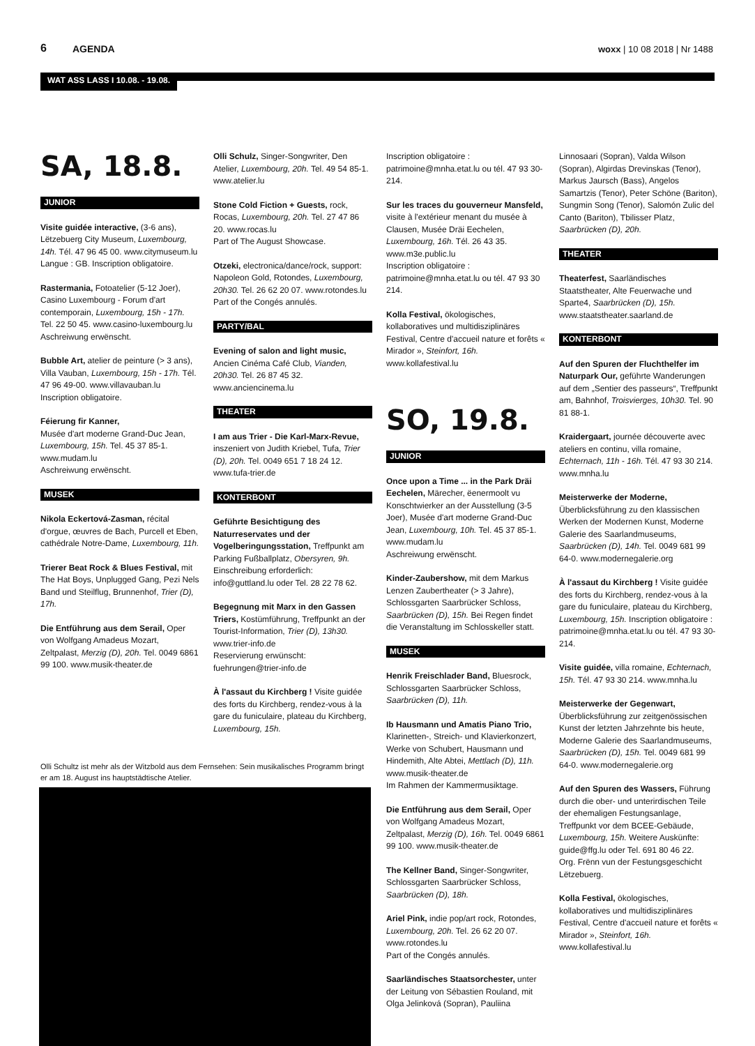6 AGENDA woxx | 10 08 2018 | Nr 1488
WAT ASS LASS I 10.08. - 19.08.
SA, 18.8.
JUNIOR
Visite guidée interactive, (3-6 ans), Lëtzebuerg City Museum, Luxembourg, 14h. Tél. 47 96 45 00. www.citymuseum.lu
Langue : GB. Inscription obligatoire.
Rastermania, Fotoatelier (5-12 Joer), Casino Luxembourg - Forum d'art contemporain, Luxembourg, 15h - 17h. Tel. 22 50 45. www.casino-luxembourg.lu
Aschreiwung erwënscht.
Bubble Art, atelier de peinture (> 3 ans), Villa Vauban, Luxembourg, 15h - 17h. Tél. 47 96 49-00. www.villavauban.lu
Inscription obligatoire.
Féierung fir Kanner,
Musée d'art moderne Grand-Duc Jean, Luxembourg, 15h. Tel. 45 37 85-1. www.mudam.lu
Aschreiwung erwënscht.
MUSEK
Nikola Eckertová-Zasman, récital d'orgue, œuvres de Bach, Purcell et Eben, cathédrale Notre-Dame, Luxembourg, 11h.
Trierer Beat Rock & Blues Festival, mit The Hat Boys, Unplugged Gang, Pezi Nels Band und Steilflug, Brunnenhof, Trier (D), 17h.
Die Entführung aus dem Serail, Oper von Wolfgang Amadeus Mozart, Zeltpalast, Merzig (D), 20h. Tel. 0049 6861 99 100. www.musik-theater.de
Olli Schulz, Singer-Songwriter, Den Atelier, Luxembourg, 20h. Tel. 49 54 85-1. www.atelier.lu
Stone Cold Fiction + Guests, rock, Rocas, Luxembourg, 20h. Tel. 27 47 86 20. www.rocas.lu
Part of The August Showcase.
Otzeki, electronica/dance/rock, support: Napoleon Gold, Rotondes, Luxembourg, 20h30. Tel. 26 62 20 07. www.rotondes.lu
Part of the Congés annulés.
PARTY/BAL
Evening of salon and light music, Ancien Cinéma Café Club, Vianden, 20h30. Tel. 26 87 45 32. www.anciencinema.lu
THEATER
I am aus Trier - Die Karl-Marx-Revue, inszeniert von Judith Kriebel, Tufa, Trier (D), 20h. Tel. 0049 651 7 18 24 12. www.tufa-trier.de
KONTERBONT
Geführte Besichtigung des Naturreservates und der Vogelberingungsstation, Treffpunkt am Parking Fußballplatz, Obersyren, 9h. Einschreibung erforderlich: info@guttland.lu oder Tel. 28 22 78 62.
Begegnung mit Marx in den Gassen Triers, Kostümführung, Treffpunkt an der Tourist-Information, Trier (D), 13h30. www.trier-info.de
Reservierung erwünscht: fuehrungen@trier-info.de
À l'assaut du Kirchberg ! Visite guidée des forts du Kirchberg, rendez-vous à la gare du funiculaire, plateau du Kirchberg, Luxembourg, 15h.
Olli Schultz ist mehr als der Witzbold aus dem Fernsehen: Sein musikalisches Programm bringt er am 18. August ins hauptstädtische Atelier.
Inscription obligatoire : patrimoine@mnha.etat.lu ou tél. 47 93 30-214.
Sur les traces du gouverneur Mansfeld, visite à l'extérieur menant du musée à Clausen, Musée Dräi Eechelen, Luxembourg, 16h. Tél. 26 43 35. www.m3e.public.lu
Inscription obligatoire : patrimoine@mnha.etat.lu ou tél. 47 93 30 214.
Kolla Festival, ökologisches, kollaboratives und multidisziplinäres Festival, Centre d'accueil nature et forêts « Mirador », Steinfort, 16h. www.kollafestival.lu
SO, 19.8.
JUNIOR
Once upon a Time ... in the Park Dräi Eechelen, Märecher, ëenermoolt vu Konschtwierker an der Ausstellung (3-5 Joer), Musée d'art moderne Grand-Duc Jean, Luxembourg, 10h. Tel. 45 37 85-1. www.mudam.lu
Aschreiwung erwënscht.
Kinder-Zaubershow, mit dem Markus Lenzen Zaubertheater (> 3 Jahre), Schlossgarten Saarbrücker Schloss, Saarbrücken (D), 15h. Bei Regen findet die Veranstaltung im Schlosskeller statt.
MUSEK
Henrik Freischlader Band, Bluesrock, Schlossgarten Saarbrücker Schloss, Saarbrücken (D), 11h.
Ib Hausmann und Amatis Piano Trio, Klarinetten-, Streich- und Klavierkonzert, Werke von Schubert, Hausmann und Hindemith, Alte Abtei, Mettlach (D), 11h. www.musik-theater.de
Im Rahmen der Kammermusiktage.
Die Entführung aus dem Serail, Oper von Wolfgang Amadeus Mozart, Zeltpalast, Merzig (D), 16h. Tel. 0049 6861 99 100. www.musik-theater.de
The Kellner Band, Singer-Songwriter, Schlossgarten Saarbrücker Schloss, Saarbrücken (D), 18h.
Ariel Pink, indie pop/art rock, Rotondes, Luxembourg, 20h. Tel. 26 62 20 07. www.rotondes.lu
Part of the Congés annulés.
Saarländisches Staatsorchester, unter der Leitung von Sébastien Rouland, mit Olga Jelinková (Sopran), Pauliina
Linnosaari (Sopran), Valda Wilson (Sopran), Algirdas Drevinskas (Tenor), Markus Jaursch (Bass), Angelos Samartzis (Tenor), Peter Schöne (Bariton), Sungmin Song (Tenor), Salomón Zulic del Canto (Bariton), Tbilisser Platz, Saarbrücken (D), 20h.
THEATER
Theaterfest, Saarländisches Staatstheater, Alte Feuerwache und Sparte4, Saarbrücken (D), 15h. www.staatstheater.saarland.de
KONTERBONT
Auf den Spuren der Fluchthelfer im Naturpark Our, geführte Wanderungen auf dem „Sentier des passeurs“, Treffpunkt am, Bahnhof, Troisvierges, 10h30. Tel. 90 81 88-1.
Kraidergaart, journée découverte avec ateliers en continu, villa romaine, Echternach, 11h - 16h. Tél. 47 93 30 214. www.mnha.lu
Meisterwerke der Moderne, Überblicksführung zu den klassischen Werken der Modernen Kunst, Moderne Galerie des Saarlandmuseums, Saarbrücken (D), 14h. Tel. 0049 681 99 64-0. www.modernegalerie.org
À l'assaut du Kirchberg ! Visite guidée des forts du Kirchberg, rendez-vous à la gare du funiculaire, plateau du Kirchberg, Luxembourg, 15h. Inscription obligatoire : patrimoine@mnha.etat.lu ou tél. 47 93 30-214.
Visite guidée, villa romaine, Echternach, 15h. Tél. 47 93 30 214. www.mnha.lu
Meisterwerke der Gegenwart, Überblicksführung zur zeitgenössischen Kunst der letzten Jahrzehnte bis heute, Moderne Galerie des Saarlandmuseums, Saarbrücken (D), 15h. Tel. 0049 681 99 64-0. www.modernegalerie.org
Auf den Spuren des Wassers, Führung durch die ober- und unterirdischen Teile der ehemaligen Festungsanlage, Treffpunkt vor dem BCEE-Gebäude, Luxembourg, 15h. Weitere Auskünfte: guide@ffg.lu oder Tel. 691 80 46 22.
Org. Frënn vun der Festungsgeschicht Lëtzebuerg.
Kolla Festival, ökologisches, kollaboratives und multidisziplinäres Festival, Centre d'accueil nature et forêts « Mirador », Steinfort, 16h. www.kollafestival.lu